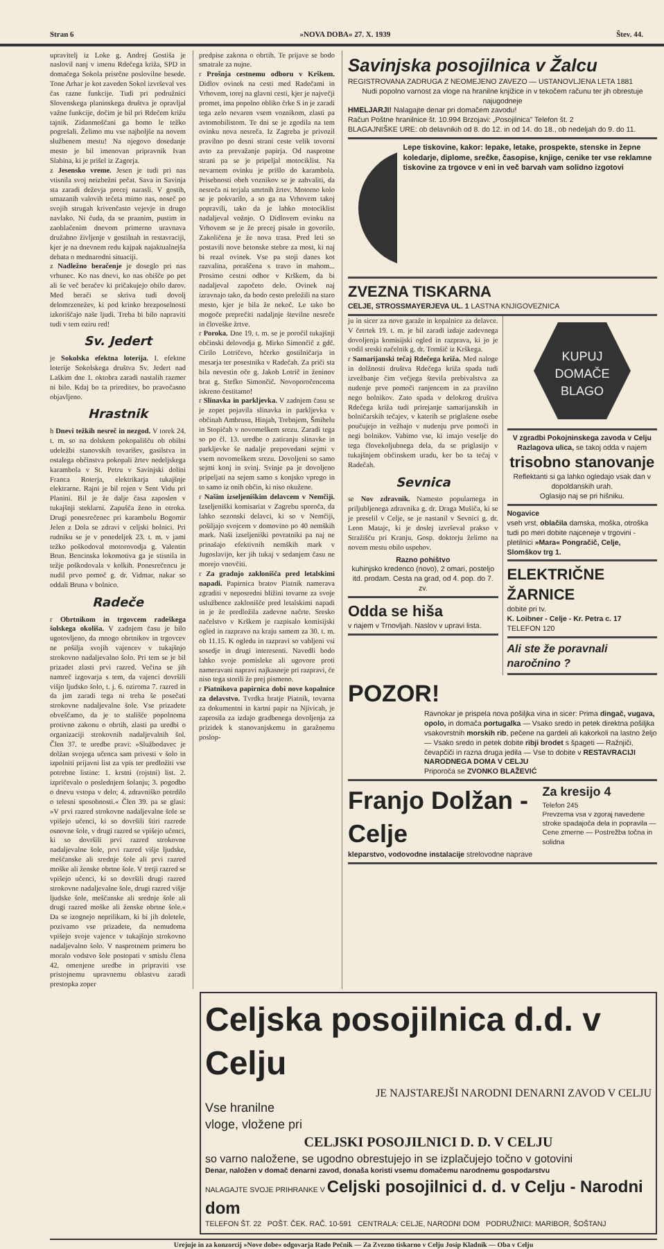Stran 6 »NOVA DOBA« 27. X. 1939 Štev. 44.
upravitelj iz Loke g. Andrej Gostiša je naslovil nanj v imenu Rdečega križa, SPD in domačega Sokola prisrčne poslovilne besede. Tone Arhar je kot zaveden Sokol izvrševal ves čas razne funkcije. Tudi pri podružnici Slovenskega planinskega društva je opravljal važne funkcije, dočim je bil pri Rdečem križu tajnik. Zidanmoščani ga bomo le težko pogrešali. Želimo mu vse najboljše na novem službenem mestu! Na njegovo dosedanje mesto je bil imenovan pripravnik Ivan Slabina, ki je prišel iz Zagorja.
z Jesensko vreme. Jesen je tudi pri nas vtisnila svoj neizbežni pečat. Sava in Savinja sta zaradi deževja precej narasli. V gostih, umazanih valovih tečeta mimo nas, noseč po svojih strugah krivenčasto vejevje in drugo navlako. Ni čuda, da se praznim, pustim in zaoblačenim dnevom primerno uravnava družabno življenje v gostilnah in restavraciji, kjer je na dnevnem redu kajpak najaktualnejša debata o mednarodni situaciji.
z Nadležno beračenje je doseglo pri nas vrhunec. Ko nas dnevi, ko nas obišče po pet ali še več beračev ki pričakujejo obilo darov. Med berači se skriva tudi dovolj delomrzenežev, ki pod krinko brezposelnosti izkoriščajo naše ljudi. Treba bi bilo napraviti tudi v tem oziru red!
Sv. Jedert
je Sokolska efektna loterija. I. efektne loterije Sokolskega društva Sv. Jedert nad Laškim dne 1. oktobra zaradi nastalih razmer ni bilo. Kdaj bo ta prireditev, bo pravočasno objavljeno.
Hrastnik
h Dnevi težkih nesreč in nezgod. V torek 24. t. m. so na dolskem pokopališču ob obilni udeležbi stanovskih tovarišev, gasilstva in ostalega občinstva pokopali žrtev nedeljskega karambola v St. Petru v Savinjski dolini Franca Roterja, elektrikarja tukajšnje elektrarne. Rajni je bil rojen v Sent Vidu pri Planini. Bil je že dalje časa zaposlen v tukajšnji steklarni. Zapušča ženo in otroka. Drugi ponesrečenec pri karambolu Bogomir Jelen z Dola se zdravi v celjski bolnici. Pri rudniku se je v ponedeljek 23. t. m. v jami težko poškodoval motorovodja g. Valentin Brun. Bencinska lokomotiva ga je stisnila in težje poškodovala v kolkih. Ponesrečencu je nudil prvo pomoč g. dr. Vidmar, nakar so oddali Bruna v bolnico.
Radeče
r Obrtnikom in trgovcem radeškega šolskega okoliša. V zadnjem času je bilo ugotovljeno, da mnogo obrtnikov in trgovcev ne pošilja svojih vajencev v tukajšnjo strokovno nadaljevalno šolo. Pri tem se je bil prizadet zlasti prvi razred. Večina se jih namreč izgovarja s tem, da vajenci dovršili višjo ljudsko šolo, t. j. 6. oziroma 7. razred in da jim zaradi tega ni treba še posečati strokovne nadaljevalne šole. Vse prizadete obveščamo, da je to stališče popolnoma protivno zakonu o obrtih, zlasti pa uredbi o organizaciji strokovnih nadaljevalnih šol. Člen 37. te uredbe pravi: »Službodavec je dolžan svojega učenca sam privesti v šolo in izpolniti prijavni list za vpis ter predložiti vse potrebne listine: 1. krstni (rojstni) list. 2. izpričevalo o poslednjem šolanju; 3. pogodbo o dnevu vstopa v delo; 4. zdravniško potrdilo o telesni sposobnosti.« Člen 39. pa se glasi: »V prvi razred strokovne nadaljevalne šole se vpišejo učenci, ki so dovršili štiri razrede osnovne šole, v drugi razred se vpišejo učenci, ki so dovršili prvi razred strokovne nadaljevalne šole, prvi razred višje ljudske, meščanske ali srednje šole ali prvi razred moške ali ženske obrtne šole. V tretji razred se vpišejo učenci, ki so dovršili drugi razred strokovne nadaljevalne šole, drugi razred višje ljudske šole, meščanske ali srednje šole ali drugi razred moške ali ženske obrtne šole.« Da se izognejo neprilikam, ki bi jih doletele, pozivamo vse prizadete, da nemudoma vpišejo svoje vajence v tukajšnjo strokovno nadaljevalno šolo. V nasprotnem primeru bo moralo vodstvo šole postopati v smislu člena 42. omenjene uredbe in pripraviti vse pristojnemu upravnemu oblastvu zaradi prestopka zoper
predpise zakona o obrtih. Te prijave se bodo smatrale za nujne.
r Prošnja cestnemu odboru v Krškem. Didlov ovinek na cesti med Radečami in Vrhovem, torej na glavni cesti, kjer je največji promet, ima popolno obliko črke S in je zaradi tega zelo nevaren vsem voznikom, zlasti pa avtomobilistom. Te dni se je zgodila na tem ovinku nova nesreča. Iz Zagreba je privozil pravilno po desni strani ceste velik tovorni avto za prevažanje papirja. Od nasprotne strani pa se je pripeljal motociklist. Na nevarnem ovinku je prišlo do karambola. Prisebnosti obeh voznikov se je zahvaliti, da nesreča ni terjala smrtnih žrtev. Motorno kolo se je pokvarilo, a so ga na Vrhovem takoj popravili, tako da je lahko motociklist nadaljeval vožnjo. O Didlovem ovinku na Vrhovem se je že precej pisalo in govorilo. Zakoličena je že nova trasa. Pred leti so postavili nove betonske stebre za most, ki naj bi rezal ovinek. Vse pa stoji danes kot razvalina, poraščena s travo in mahom... Prosimo cestni odbor v Krškem, da bi nadaljeval započeto delo. Ovinek naj izravnajo tako, da bodo cesto preložili na staro mesto, kjer je bila že nekoč. Le tako bo mogoče preprečiti nadaljnje številne nesreče in človeške žrtve.
r Poroka. Dne 19. t. m. se je poročil tukajšnji občinski delovodja g. Mirko Simončič z gdč. Cirilo Lotričevo, hčerko gostilničarja in mesarja ter posestnika v Radečah. Za priči sta bila nevestin oče g. Jakob Lotrič in ženinov brat g. Stefko Simončič. Novoporočencema iskreno čestitamo!
r Slinavka in parkljevka. V zadnjem času se je zopet pojavila slinavka in parkljevka v občinah Ambrusu, Hinjah, Trebnjem, Šmihelu in Stopičah v novomeškem srezu. Zaradi tega so po čl. 13. uredbe o zatiranju slinavke in parkljevke še nadalje prepovedani sejmi v vsem novomeškem srezu. Dovoljeni so samo sejmi konj in svinj. Svinje pa je dovoljeno pripeljati na sejem samo s konjsko vprego in to samo iz onih občin, ki niso okužene.
r Našim izseljeniškim delavcem v Nemčiji. Izseljeniški komisariat v Zagrebu sporoča, da lahko sezonski delavci, ki so v Nemčiji, pošiljajo svojcem v domovino po 40 nemških mark. Naši izseljeniški povratniki pa naj ne prinašajo efektivnih nemških mark v Jugoslavijo, ker jih tukaj v sedanjem času ne morejo vnovčiti.
r Za gradnjo zaklonišča pred letalskimi napadi. Papirnica bratov Piatnik namerava zgraditi v neposredni bližini tovarne za svoje uslužbence zaklonišče pred letalskimi napadi in je že predložila zadevne načrte. Sresko načelstvo v Krškem je razpisalo komisijski ogled in razpravo na kraju samem za 30. t. m. ob 11.15. K ogledu in razpravi so vabljeni vsi sosedje in drugi interesenti. Navedli bodo lahko svoje pomisleke ali ugovore proti nameravani napravi najkasneje pri razpravi, če niso tega storili že prej pismeno.
r Piatnikova papirnica dobi nove kopalnice za delavstvo. Tvrdka bratje Piatnik, tovarna za dokumentni in kartni papir na Njivicah, je zaprosila za izdajo gradbenega dovoljenja za prizidek k stanovanjskemu in garažnemu poslop-
Savinjska posojilnica v Žalcu
REGISTROVANA ZADRUGA Z NEOMEJENO ZAVEZO — USTANOVLJENA LETA 1881
Nudi popolno varnost za vloge na hranilne knjižice in v tekočem računu ter jih obrestuje najugodneje
HMELJARJI! Nalagajte denar pri domačem zavodu!
Račun Poštne hranilnice št. 10.994 Brzojavi: „Posojilnica" Telefon št. 2
BLAGAJNIŠKE URE: ob delavnikih od 8. do 12. in od 14. do 18., ob nedeljah do 9. do 11.
✦
Lepe tiskovine, kakor: lepake, letake, prospekte, stenske in žepne koledarje, diplome, srečke, časopise, knjige, cenike ter vse reklamne tiskovine za trgovce v eni in več barvah vam solidno izgotovi
ZVEZNA TISKARNA
CELJE, STROSSMAYERJEVA UL. 1 LASTNA KNJIGOVEZNICA
ju in sicer za nove garaže in kopalnice za delavce. V četrtek 19. t. m. je bil zaradi izdaje zadevnega dovoljenja komisijski ogled in razprava, ki jo je vodil sreski načelnik g. dr. Tomšič iz Krškega.
r Samarijanski tečaj Rdečega križa. Med naloge in dolžnosti društva Rdečega križa spada tudi izvežbanje čim večjega števila prebivalstva za nudenje prve pomoči ranjencem in za pravilno nego bolnikov. Zato spada v delokrog društva Rdečega križa tudi prirejanje samarijanskih in bolničarskih tečajev, v katerih se priglašene osebe poučujejo in vežbajo v nudenju prve pomoči in negi bolnikov. Vabimo vse, ki imajo veselje do tega človekoljubnega dela, da se priglasijo v tukajšnjem občinskem uradu, ker bo ta tečaj v Radečah.
Sevnica
se Nov zdravnik. Namesto popularnega in priljubljenega zdravnika g. dr. Draga Mušiča, ki se je preselil v Celje, se je nastanil v Sevnici g. dr. Leon Matajc, ki je doslej izvrševal prakso v Stražišču pri Kranju. Gosp. doktorju želimo na novem mestu obilo uspehov.
Razno pohištvo
kuhinjsko kredenco (novo), 2 omari, posteljo itd. prodam. Cesta na grad, od 4. pop. do 7. zv.
Odda se hiša
v najem v Trnovljah. Naslov v upravi lista.
KUPUJ
DOMAČE
BLAGO
V zgradbi Pokojninskega zavoda v Celju Razlagova ulica, se takoj odda v najem
trisobno stanovanje
Reflektanti si ga lahko ogledajo vsak dan v dopoldanskih urah.
Oglasijo naj se pri hišniku.
Nogavice
vseh vrst, oblačila damska, moška, otroška tudi po meri dobite najceneje v trgovini - pletilnici »Mara« Pongračič, Celje, Slomškov trg 1.
ELEKTRIČNE ŽARNICE
dobite pri tv.
K. Loibner - Celje - Kr. Petra c. 17
TELEFON 120
Ali ste že poravnali naročnino ?
POZOR!
Ravnokar je prispela nova pošiljka vina in sicer: Prima dingač, vugava, opolo, in domača portugalka — Vsako sredo in petek direktna pošiljka vsakovrstnih morskih rib, pečene na gardeli ali kakorkoli na lastno željo — Vsako sredo in petek dobite ribji brodet s špageti — Ražnjiči, čevapčiči in razna druga jedila — Vse to dobite v RESTAVRACIJI NARODNEGA DOMA V CELJU
Priporoča se ZVONKO BLAŽEVIĆ
Franjo Dolžan - Celje
kleparstvo, vodovodne instalacije strelovodne naprave
Za kresijo 4
Telefon 245
Prevzema vsa v zgoraj navedene stroke spadajoča dela in popravila — Cene zmerne — Postrežba točna in solidna
Celjska posojilnica d.d. v Celju
JE NAJSTAREJŠI NARODNI DENARNI ZAVOD V CELJU
Vse hranilne
vloge, vložene pri
CELJSKI POSOJILNICI D. D. V CELJU
so varno naložene, se ugodno obrestujejo in se izplačujejo točno v gotovini
Denar, naložen v domač denarni zavod, donaša koristi vsemu domačemu narodnemu gospodarstvu
NALAGAJTE SVOJE PRIHRANKE V Celjski posojilnici d. d. v Celju - Narodni dom
TELEFON ŠT. 22 POŠT. ČEK. RAČ. 10-591 CENTRALA: CELJE, NARODNI DOM PODRUŽNICI: MARIBOR, ŠOŠTANJ
Urejuje in za konzorcij »Nove dobe« odgovarja Rado Pečnik — Za Zvezno tiskarno v Celju Josip Kladnik — Oba v Celju